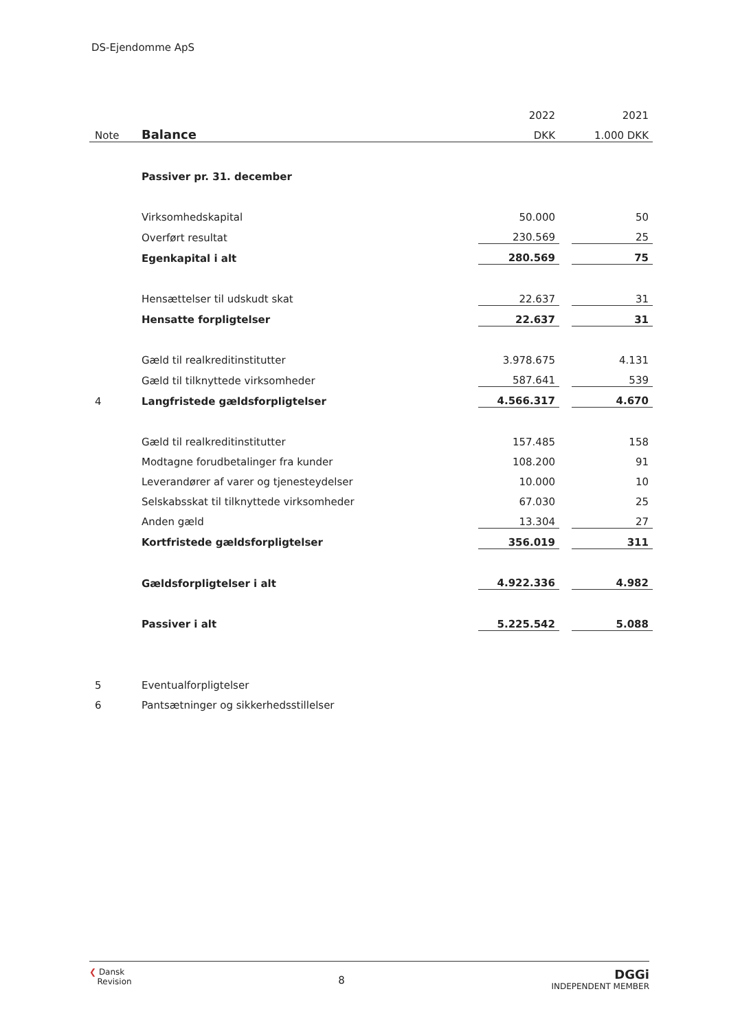DS-Ejendomme ApS
| | | 2022 | | 2021 |
| --- | --- | --- | --- | --- |
| Note | Balance | DKK | | 1.000 DKK |
| | Passiver pr. 31. december | | | |
| | Virksomhedskapital | 50.000 | | 50 |
| | Overført resultat | 230.569 | | 25 |
| | Egenkapital i alt | 280.569 | | 75 |
| | Hensættelser til udskudt skat | 22.637 | | 31 |
| | Hensatte forpligtelser | 22.637 | | 31 |
| | Gæld til realkreditinstitutter | 3.978.675 | | 4.131 |
| | Gæld til tilknyttede virksomheder | 587.641 | | 539 |
| 4 | Langfristede gældsforpligtelser | 4.566.317 | | 4.670 |
| | Gæld til realkreditinstitutter | 157.485 | | 158 |
| | Modtagne forudbetalinger fra kunder | 108.200 | | 91 |
| | Leverandører af varer og tjenesteydelser | 10.000 | | 10 |
| | Selskabsskat til tilknyttede virksomheder | 67.030 | | 25 |
| | Anden gæld | 13.304 | | 27 |
| | Kortfristede gældsforpligtelser | 356.019 | | 311 |
| | Gældsforpligtelser i alt | 4.922.336 | | 4.982 |
| | Passiver i alt | 5.225.542 | | 5.088 |
| 5 | Eventualforpligtelser | | | |
| 6 | Pantsætninger og sikkerhedsstillelser | | | |
❮ Dansk
Revision
8
DGGi
INDEPENDENT MEMBER